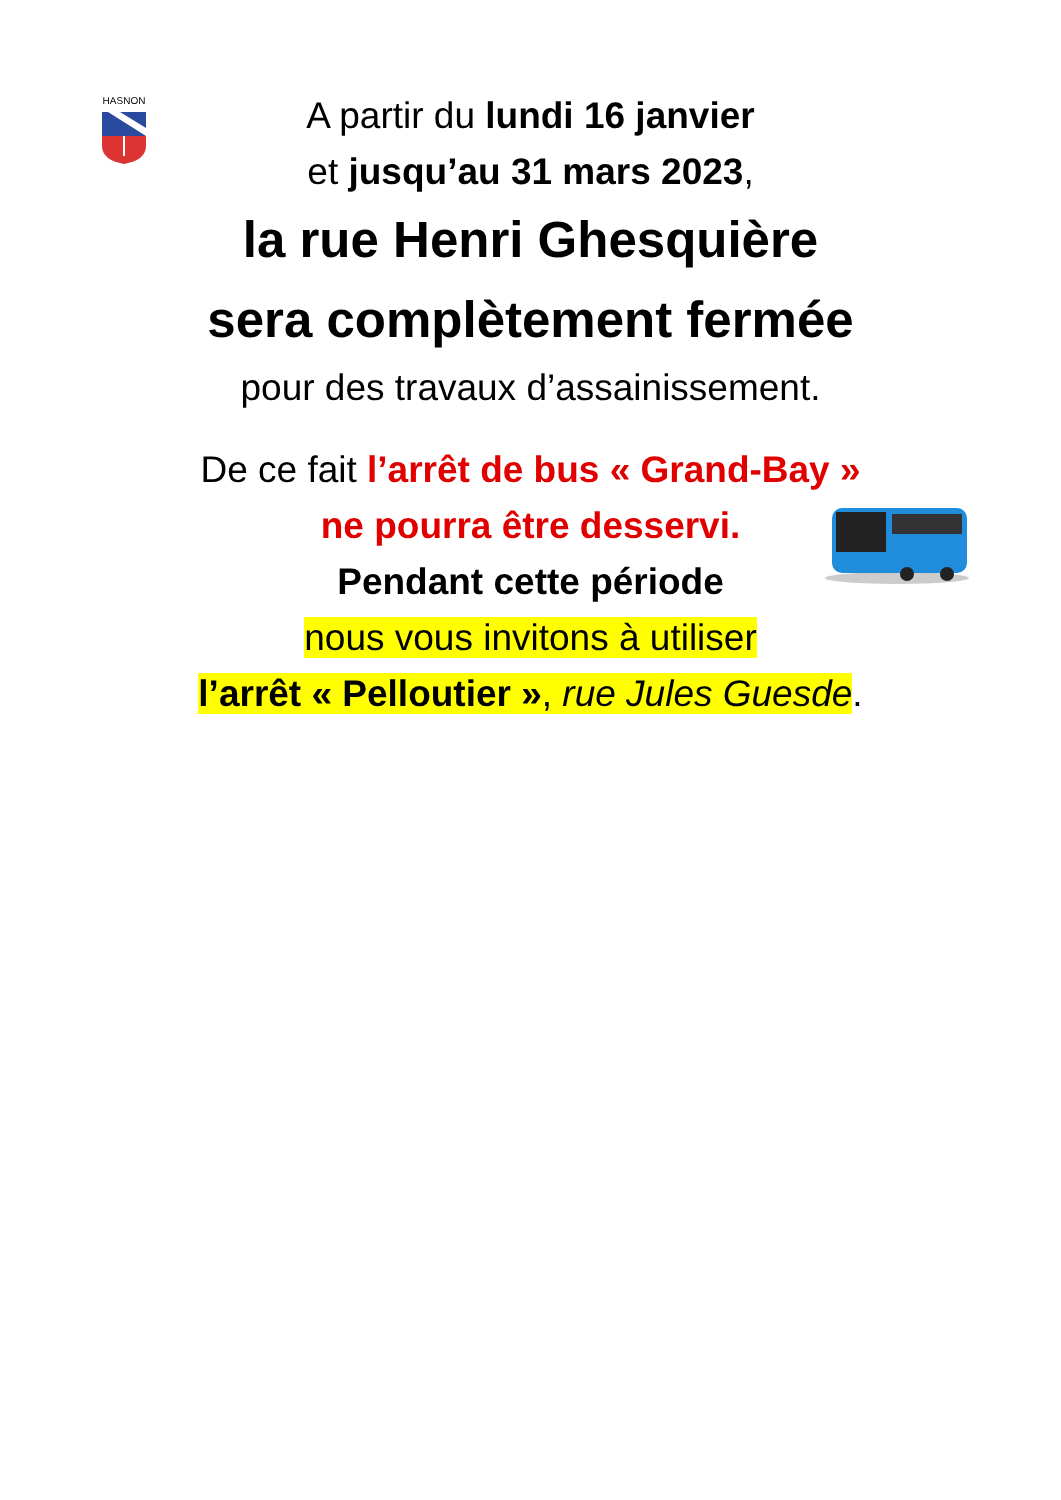HASNON
A partir du lundi 16 janvier
et jusqu’au 31 mars 2023,
la rue Henri Ghesquière
sera complètement fermée
pour des travaux d’assainissement.
De ce fait l’arrêt de bus « Grand-Bay »
ne pourra être desservi.
Pendant cette période
nous vous invitons à utiliser
l’arrêt « Pelloutier », rue Jules Guesde.